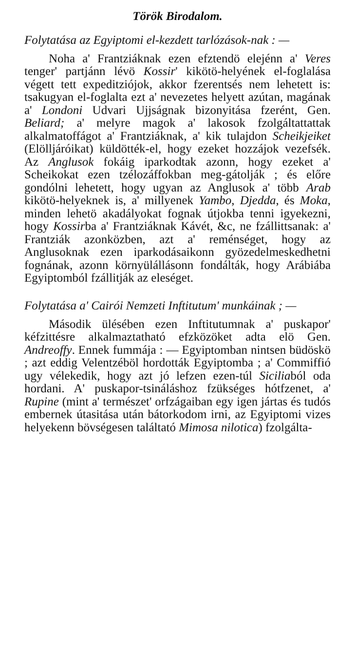Török Birodalom.
Folytatása az Egyiptomi el-kezdett tarlózások-nak : —
Noha a' Frantziáknak ezen efztendö elejénn a' Veres tenger' partjánn lévö Kossir' kikötö-helyének el-foglalása végett tett expeditziójok, akkor fzerentsés nem lehetett is: tsakugyan el-foglalta ezt a' nevezetes helyett azútan, magának a' Londoni Udvari Ujjságnak bizonyitása fzerént, Gen. Beliard; a' melyre magok a' lakosok fzolgáltattattak alkalmatoffágot a' Frantziáknak, a' kik tulajdon Scheikjeiket (Elölljáróikat) küldötték-el, hogy ezeket hozzájok vezefsék. Az Anglusok fokáig iparkodtak azonn, hogy ezeket a' Scheikokat ezen tzélozáffokban meg-gátolják ; és előre gondólni lehetett, hogy ugyan az Anglusok a' több Arab kikötö-helyeknek is, a' millyenek Yambo, Djedda, és Moka, minden lehetö akadályokat fognak útjokba tenni igyekezni, hogy Kossirba a' Frantziáknak Kávét, &c, ne fzállittsanak: a' Frantziák azonközben, azt a' reménséget, hogy az Anglusoknak ezen iparkodásaikonn gyözedelmeskedhetni fognának, azonn környülállásonn fondálták, hogy Arábiába Egyiptomból fzállitják az eleséget.
Folytatása a' Cairói Nemzeti Inftitutum' munkáinak ; —
Második ülésében ezen Inftitutumnak a' puskapor' kéfzittésre alkalmaztatható efzközöket adta elö Gen. Andreoffy. Ennek fummája : — Egyiptomban nintsen büdöskö ; azt eddig Velentzéböl hordották Egyiptomba ; a' Commiffió ugy vélekedik, hogy azt jó lefzen ezen-túl Siciliaból oda hordani. A' puskapor-tsináláshoz fzükséges hótfzenet, a' Rupine (mint a' természet' orfzágaiban egy igen jártas és tudós embernek útasitása után bátorkodom irni, az Egyiptomi vizes helyekenn bövségesen találtató Mimosa nilotica) fzolgálta-